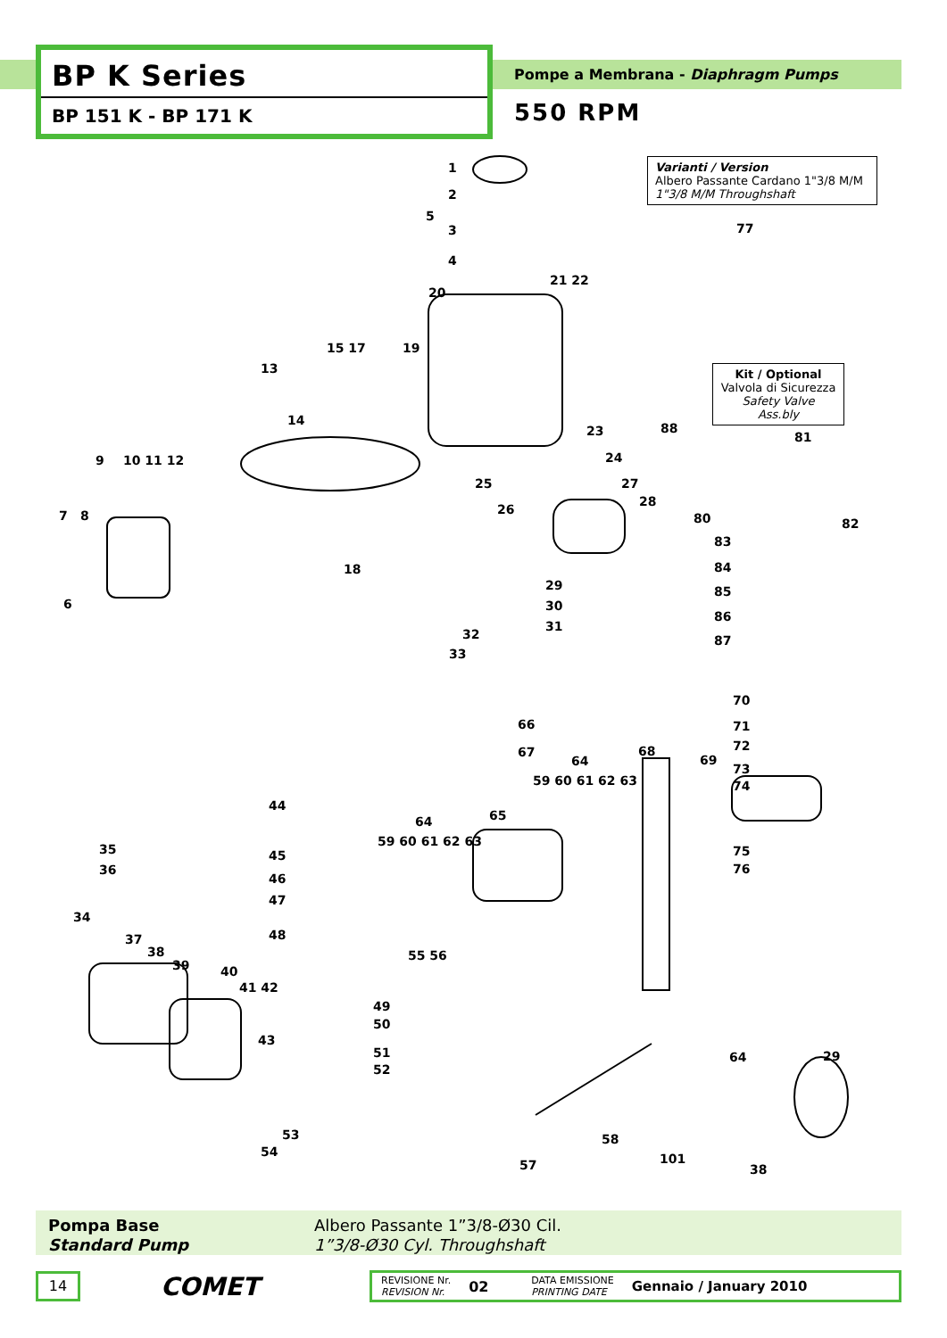BP K Series
BP 151 K - BP 171 K
Pompe a Membrana - Diaphragm Pumps
550 RPM
Varianti / Version
Albero Passante Cardano 1"3/8 M/M
1"3/8 M/M Throughshaft
Kit / Optional
Valvola di Sicurezza
Safety Valve Ass.bly
1
2
5
3
4
20
21 22
15 17 19
13
14
77
88
81
80 82
83
84
85
86
87
23
24
25
26
27
28
29
30
31
32
33
9 10 11 12
7 8
6
18
70
66 71
72 67 68
64 69
73
59 60 61 62 63 74
44
65 64
59 60 61 62 63
35 75 45
36 76
46
47
34
48 37
38 55 56
39 40
41 42
49
50
43
51
52
64 29
53 58
54 101 57 38
Pompa Base
Standard Pump
Albero Passante 1”3/8-Ø30 Cil.
1”3/8-Ø30 Cyl. Throughshaft
14
COMET
REVISIONE Nr.
REVISION Nr.
02
DATA EMISSIONE
PRINTING DATE
Gennaio / January 2010